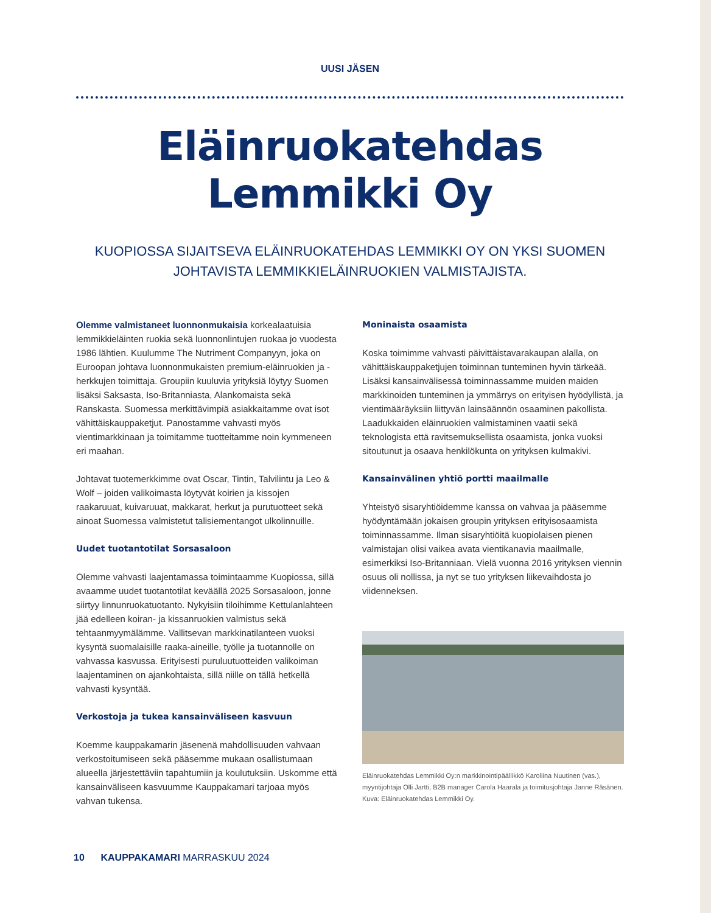UUSI JÄSEN
Eläinruokatehdas
Lemmikki Oy
KUOPIOSSA SIJAITSEVA ELÄINRUOKATEHDAS LEMMIKKI OY ON YKSI SUOMEN JOHTAVISTA LEMMIKKIELÄINRUOKIEN VALMISTAJISTA.
Olemme valmistaneet luonnonmukaisia korkealaatuisia lemmikkieläinten ruokia sekä luonnonlintujen ruokaa jo vuodesta 1986 lähtien. Kuulumme The Nutriment Companyyn, joka on Euroopan johtava luonnonmukaisten premium-eläinruokien ja -herkkujen toimittaja. Groupiin kuuluvia yrityksiä löytyy Suomen lisäksi Saksasta, Iso-Britanniasta, Alankomaista sekä Ranskasta. Suomessa merkittävimpiä asiakkaitamme ovat isot vähittäiskauppaketjut. Panostamme vahvasti myös vientimarkkinaan ja toimitamme tuotteitamme noin kymmeneen eri maahan.
Johtavat tuotemerkkimme ovat Oscar, Tintin, Talvilintu ja Leo & Wolf – joiden valikoimasta löytyvät koirien ja kissojen raakaruuat, kuivaruuat, makkarat, herkut ja purutuotteet sekä ainoat Suomessa valmistetut talisiementangot ulkolinnuille.
Uudet tuotantotilat Sorsasaloon
Olemme vahvasti laajentamassa toimintaamme Kuopiossa, sillä avaamme uudet tuotantotilat keväällä 2025 Sorsasaloon, jonne siirtyy linnunruokatuotanto. Nykyisiin tiloihimme Kettulanlahteen jää edelleen koiran- ja kissanruokien valmistus sekä tehtaanmyymälämme. Vallitsevan markkinatilanteen vuoksi kysyntä suomalaisille raaka-aineille, työlle ja tuotannolle on vahvassa kasvussa. Erityisesti puruluutuotteiden valikoiman laajentaminen on ajankohtaista, sillä niille on tällä hetkellä vahvasti kysyntää.
Verkostoja ja tukea kansainväliseen kasvuun
Koemme kauppakamarin jäsenenä mahdollisuuden vahvaan verkostoitumiseen sekä pääsemme mukaan osallistumaan alueella järjestettäviin tapahtumiin ja koulutuksiin. Uskomme että kansainväliseen kasvuumme Kauppakamari tarjoaa myös vahvan tukensa.
Moninaista osaamista
Koska toimimme vahvasti päivittäistavarakaupan alalla, on vähittäiskauppaketjujen toiminnan tunteminen hyvin tärkeää. Lisäksi kansainvälisessä toiminnassamme muiden maiden markkinoiden tunteminen ja ymmärrys on erityisen hyödyllistä, ja vientimääräyksiin liittyvän lainsäännön osaaminen pakollista. Laadukkaiden eläinruokien valmistaminen vaatii sekä teknologista että ravitsemuksellista osaamista, jonka vuoksi sitoutunut ja osaava henkilökunta on yrityksen kulmakivi.
Kansainvälinen yhtiö portti maailmalle
Yhteistyö sisaryhtiöidemme kanssa on vahvaa ja pääsemme hyödyntämään jokaisen groupin yrityksen erityisosaamista toiminnassamme. Ilman sisaryhtiöitä kuopiolaisen pienen valmistajan olisi vaikea avata vientikanavia maailmalle, esimerkiksi Iso-Britanniaan. Vielä vuonna 2016 yrityksen viennin osuus oli nollissa, ja nyt se tuo yrityksen liikevaihdosta jo viidenneksen.
Eläinruokatehdas Lemmikki Oy:n markkinointipäällikkö Karoliina Nuutinen (vas.), myyntijohtaja Olli Jartti, B2B manager Carola Haarala ja toimitusjohtaja Janne Räsänen. Kuva: Eläinruokatehdas Lemmikki Oy.
10 KAUPPAKAMARI MARRASKUU 2024